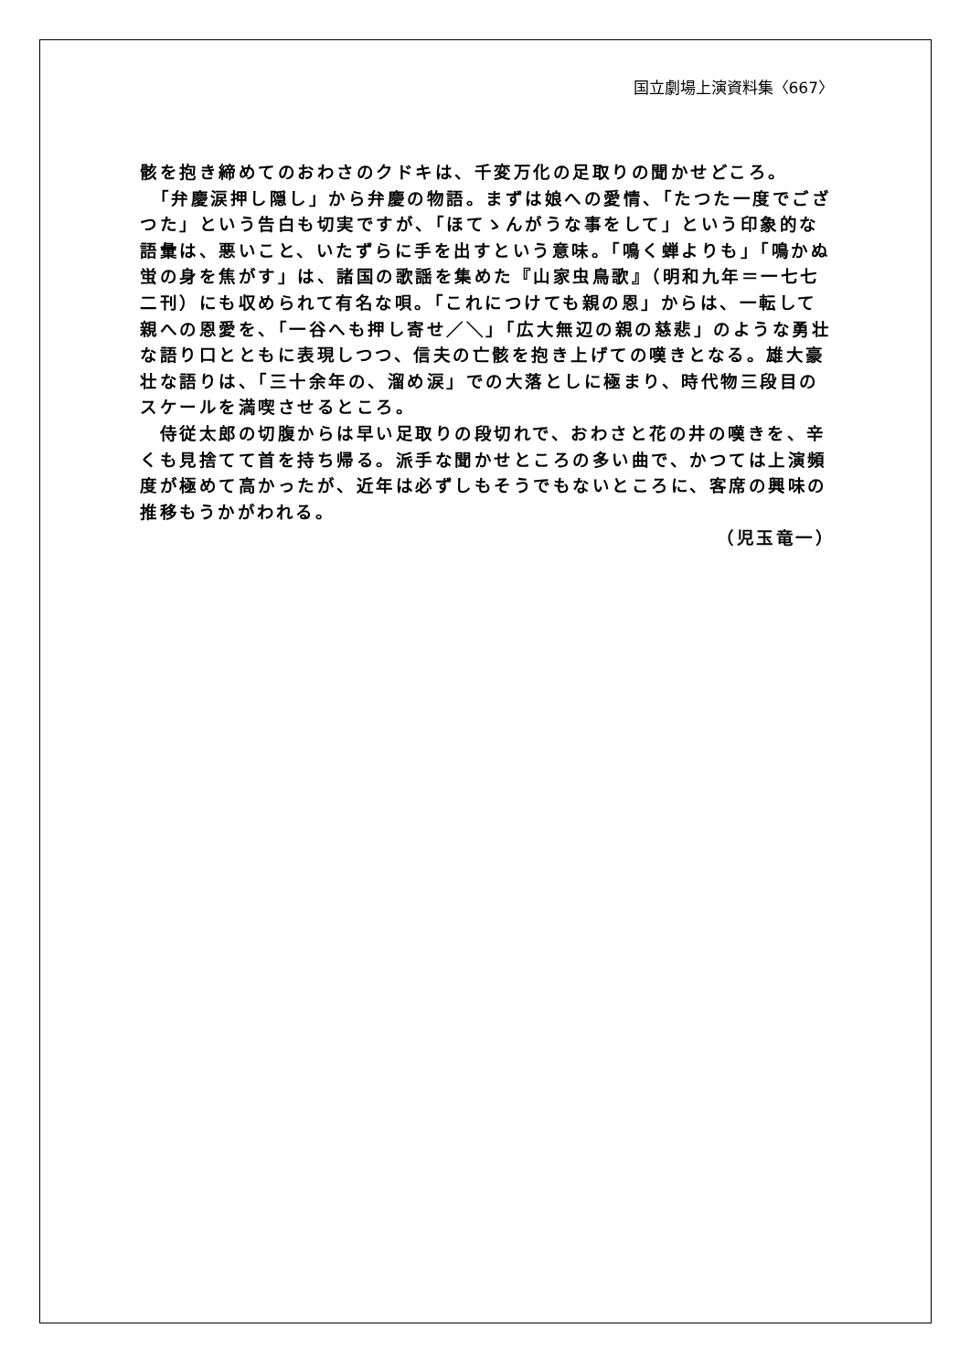国立劇場上演資料集〈667〉
骸を抱き締めてのおわさのクドキは、千変万化の足取りの聞かせどころ。
　「弁慶涙押し隠し」から弁慶の物語。まずは娘への愛情、「たつた一度でござつた」という告白も切実ですが、「ほてゝんがうな事をして」という印象的な語彙は、悪いこと、いたずらに手を出すという意味。「鳴く蝉よりも」「鳴かぬ蛍の身を焦がす」は、諸国の歌謡を集めた『山家虫鳥歌』（明和九年＝一七七二刊）にも収められて有名な唄。「これにつけても親の恩」からは、一転して親への恩愛を、「一谷へも押し寄せ／＼」「広大無辺の親の慈悲」のような勇壮な語り口とともに表現しつつ、信夫の亡骸を抱き上げての嘆きとなる。雄大豪壮な語りは、「三十余年の、溜め涙」での大落としに極まり、時代物三段目のスケールを満喫させるところ。
　侍従太郎の切腹からは早い足取りの段切れで、おわさと花の井の嘆きを、辛くも見捨てて首を持ち帰る。派手な聞かせところの多い曲で、かつては上演頻度が極めて高かったが、近年は必ずしもそうでもないところに、客席の興味の推移もうかがわれる。
（児玉竜一）